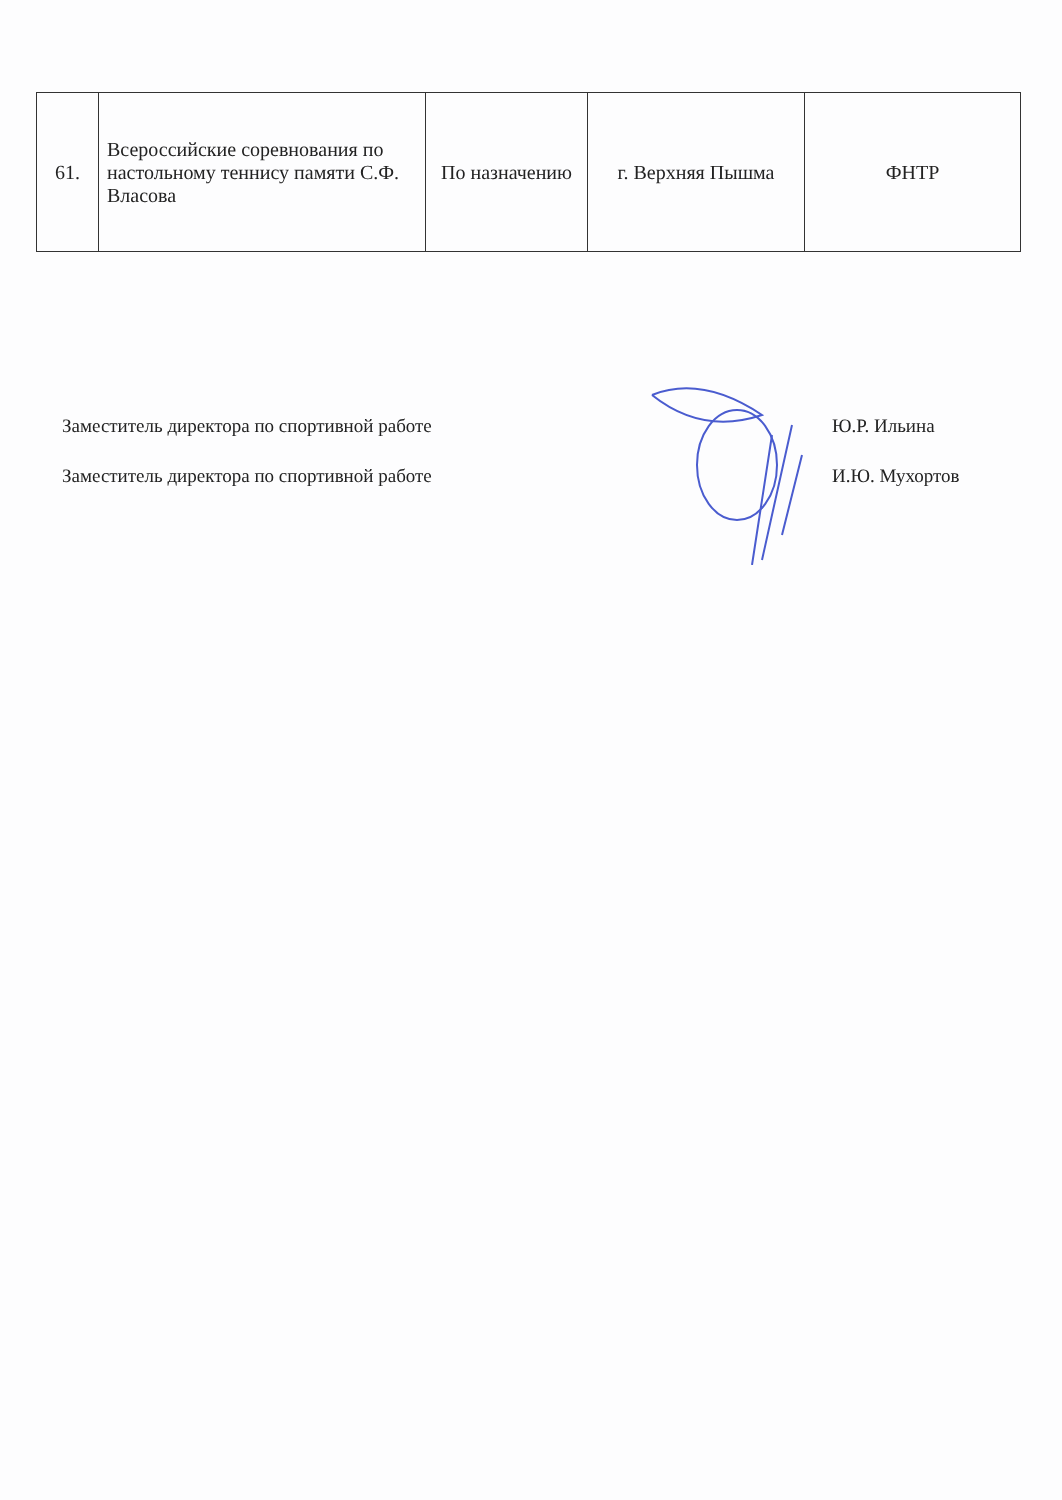| 61. | Всероссийские соревнования по настольному теннису памяти С.Ф. Власова | По назначению | г. Верхняя Пышма | ФНТР |
Заместитель директора по спортивной работе Ю.Р. Ильина
Заместитель директора по спортивной работе И.Ю. Мухортов